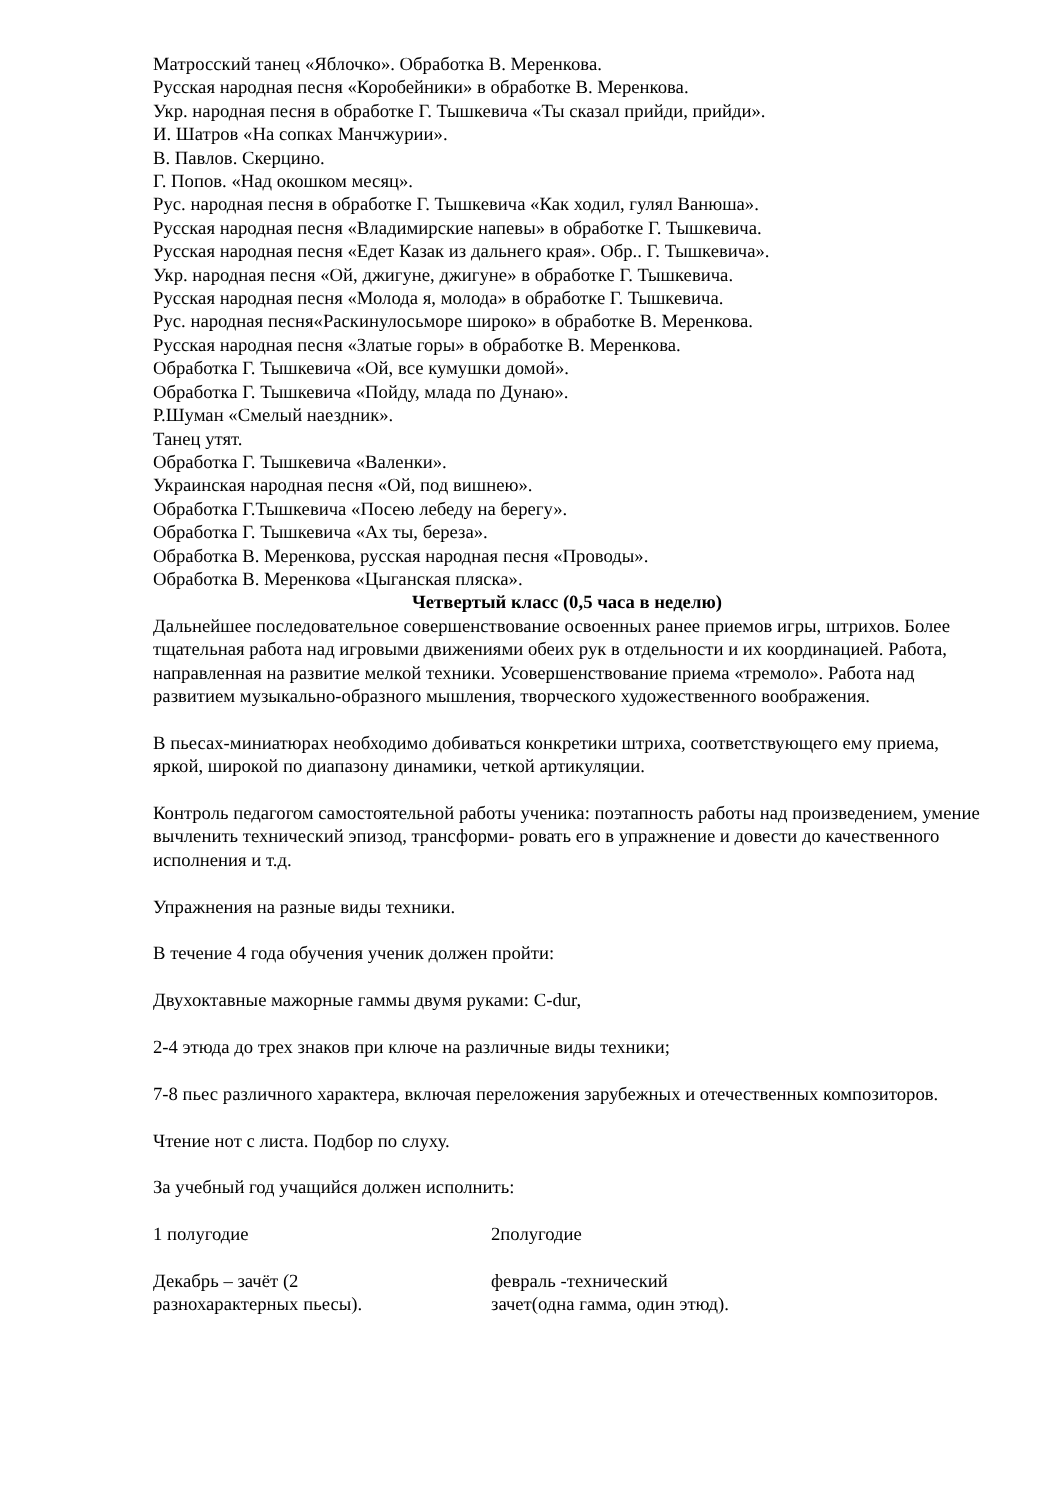Матросский танец «Яблочко». Обработка В. Меренкова.
Русская народная песня «Коробейники» в обработке В. Меренкова.
Укр. народная песня в обработке Г. Тышкевича «Ты сказал прийди, прийди».
И. Шатров «На сопках Манчжурии».
В. Павлов. Скерцино.
Г. Попов. «Над окошком месяц».
Рус. народная песня в обработке Г. Тышкевича «Как ходил, гулял Ванюша».
Русская народная песня «Владимирские напевы» в обработке Г. Тышкевича.
Русская народная песня «Едет Казак из дальнего края». Обр.. Г. Тышкевича».
Укр. народная песня «Ой, джигуне, джигуне» в обработке Г. Тышкевича.
Русская народная песня «Молода я, молода» в обработке Г. Тышкевича.
Рус. народная песня«Раскинулосьморе широко» в обработке В. Меренкова.
Русская народная песня «Златые горы» в обработке В. Меренкова.
Обработка Г. Тышкевича «Ой, все кумушки домой».
Обработка Г. Тышкевича «Пойду, млада по Дунаю».
Р.Шуман «Смелый наездник».
Танец утят.
Обработка Г. Тышкевича «Валенки».
Украинская народная песня «Ой, под вишнею».
Обработка Г.Тышкевича «Посею лебеду на берегу».
Обработка Г. Тышкевича «Ах ты, береза».
Обработка В. Меренкова, русская народная песня «Проводы».
Обработка В. Меренкова «Цыганская пляска».
Четвертый класс (0,5 часа в неделю)
Дальнейшее последовательное совершенствование освоенных ранее приемов игры, штрихов. Более тщательная работа над игровыми движениями обеих рук в отдельности и их координацией. Работа, направленная на развитие мелкой техники. Усовершенствование приема «тремоло». Работа над развитием музыкально-образного мышления, творческого художественного воображения.
В пьесах-миниатюрах необходимо добиваться конкретики штриха, соответствующего ему приема, яркой, широкой по диапазону динамики, четкой артикуляции.
Контроль педагогом самостоятельной работы ученика: поэтапность работы над произведением, умение вычленить технический эпизод, трансформи- ровать его в упражнение и довести до качественного исполнения и т.д.
Упражнения на разные виды техники.
В течение 4 года обучения ученик должен пройти:
Двухоктавные мажорные гаммы двумя руками: C-dur,
2-4 этюда до трех знаков при ключе на различные виды техники;
7-8 пьес различного характера, включая переложения зарубежных и отечественных композиторов.
Чтение нот с листа. Подбор по слуху.
За учебный год учащийся должен исполнить:
| 1 полугодие | 2полугодие |
| Декабрь – зачёт (2 разнохарактерных пьесы). | февраль -технический зачет(одна гамма, один этюд). |